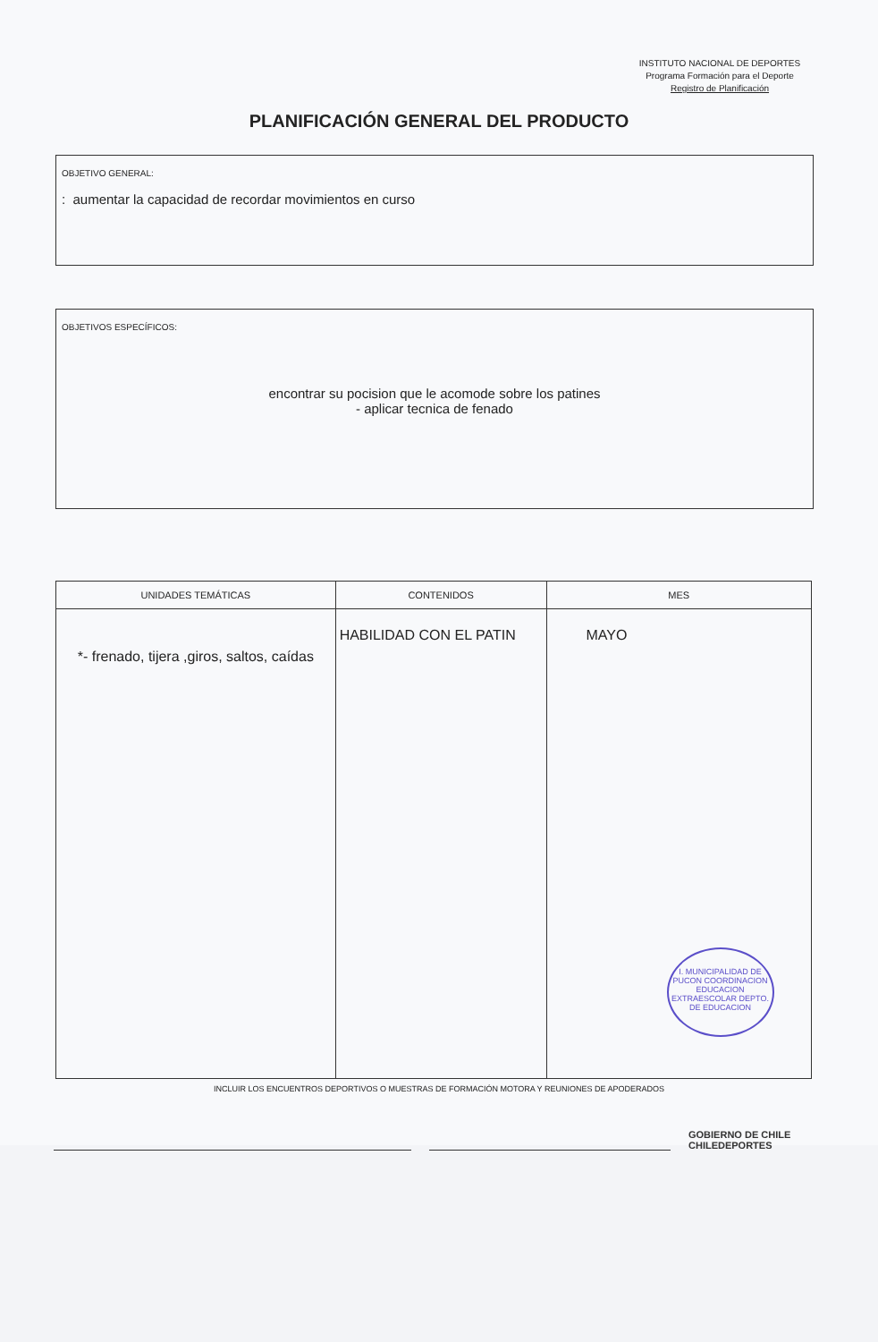INSTITUTO NACIONAL DE DEPORTES
Programa Formación para el Deporte
Registro de Planificación
PLANIFICACIÓN GENERAL DEL PRODUCTO
OBJETIVO GENERAL:
: aumentar la capacidad de recordar movimientos en curso
OBJETIVOS ESPECÍFICOS:
encontrar su pocision que le acomode sobre los patines
- aplicar tecnica de fenado
| UNIDADES TEMÁTICAS | CONTENIDOS | MES |
| --- | --- | --- |
| *- frenado, tijera ,giros, saltos, caídas | HABILIDAD CON EL PATIN | MAYO I. MUNICIPALIDAD DE PUCON COORDINACION EDUCACION EXTRAESCOLAR DEPTO. DE EDUCACION |
INCLUIR LOS ENCUENTROS DEPORTIVOS O MUESTRAS DE FORMACIÓN MOTORA Y REUNIONES DE APODERADOS
GOBIERNO DE CHILE
CHILEDEPORTES